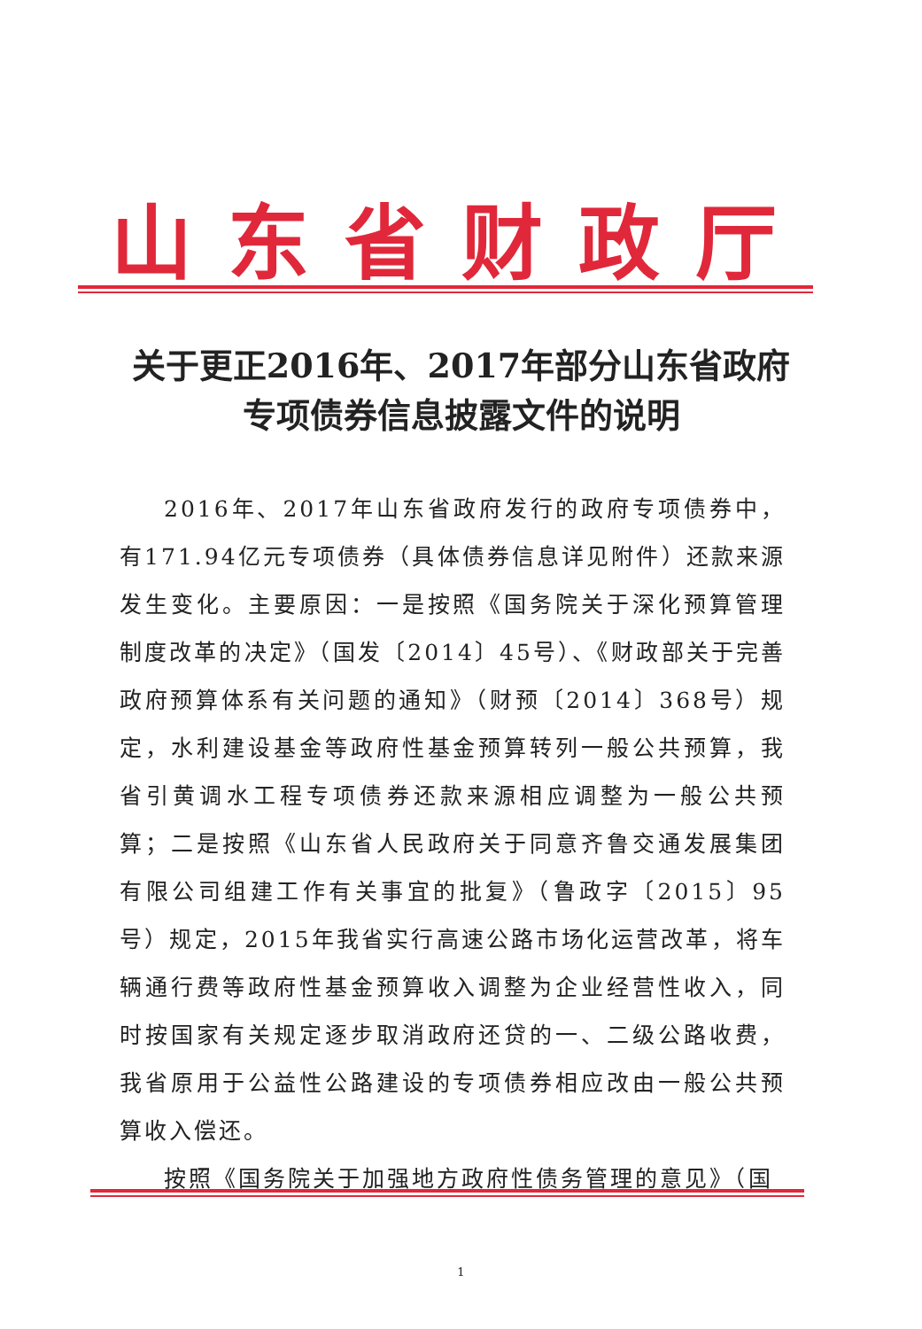山东省财政厅
关于更正2016年、2017年部分山东省政府
专项债券信息披露文件的说明
2016年、2017年山东省政府发行的政府专项债券中，有171.94亿元专项债券（具体债券信息详见附件）还款来源发生变化。主要原因：一是按照《国务院关于深化预算管理制度改革的决定》（国发〔2014〕45号）、《财政部关于完善政府预算体系有关问题的通知》（财预〔2014〕368号）规定，水利建设基金等政府性基金预算转列一般公共预算，我省引黄调水工程专项债券还款来源相应调整为一般公共预算；二是按照《山东省人民政府关于同意齐鲁交通发展集团有限公司组建工作有关事宜的批复》（鲁政字〔2015〕95号）规定，2015年我省实行高速公路市场化运营改革，将车辆通行费等政府性基金预算收入调整为企业经营性收入，同时按国家有关规定逐步取消政府还贷的一、二级公路收费，我省原用于公益性公路建设的专项债券相应改由一般公共预算收入偿还。
按照《国务院关于加强地方政府性债务管理的意见》（国
1